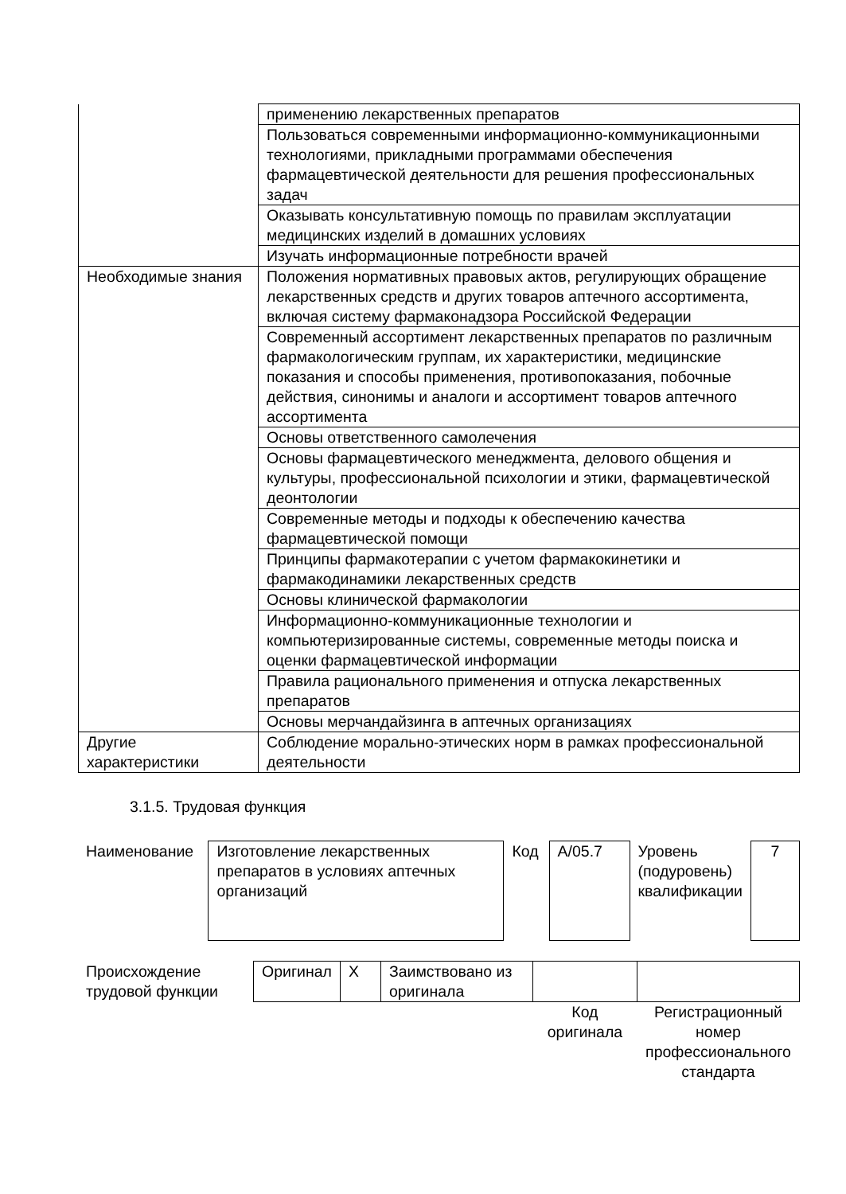| | применению лекарственных препаратов |
| | Пользоваться современными информационно-коммуникационными технологиями, прикладными программами обеспечения фармацевтической деятельности для решения профессиональных задач |
| | Оказывать консультативную помощь по правилам эксплуатации медицинских изделий в домашних условиях |
| | Изучать информационные потребности врачей |
| Необходимые знания | Положения нормативных правовых актов, регулирующих обращение лекарственных средств и других товаров аптечного ассортимента, включая систему фармаконадзора Российской Федерации |
| | Современный ассортимент лекарственных препаратов по различным фармакологическим группам, их характеристики, медицинские показания и способы применения, противопоказания, побочные действия, синонимы и аналоги и ассортимент товаров аптечного ассортимента |
| | Основы ответственного самолечения |
| | Основы фармацевтического менеджмента, делового общения и культуры, профессиональной психологии и этики, фармацевтической деонтологии |
| | Современные методы и подходы к обеспечению качества фармацевтической помощи |
| | Принципы фармакотерапии с учетом фармакокинетики и фармакодинамики лекарственных средств |
| | Основы клинической фармакологии |
| | Информационно-коммуникационные технологии и компьютеризированные системы, современные методы поиска и оценки фармацевтической информации |
| | Правила рационального применения и отпуска лекарственных препаратов |
| | Основы мерчандайзинга в аптечных организациях |
| Другие характеристики | Соблюдение морально-этических норм в рамках профессиональной деятельности |
3.1.5. Трудовая функция
| Наименование | Изготовление лекарственных препаратов в условиях аптечных организаций | Код | A/05.7 | Уровень (подуровень) квалификации | 7 |
| Происхождение трудовой функции | Оригинал | X | Заимствовано из оригинала | | |
| | | | | Код оригинала | Регистрационный номер профессионального стандарта |